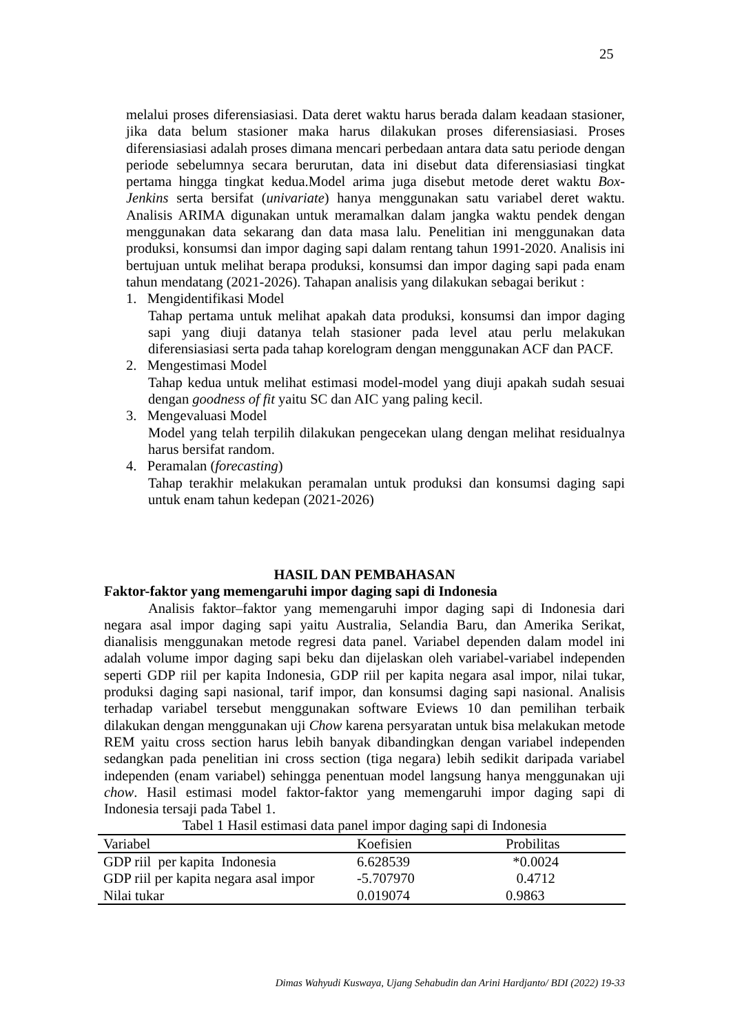25
melalui proses diferensiasiasi. Data deret waktu harus berada dalam keadaan stasioner, jika data belum stasioner maka harus dilakukan proses diferensiasiasi. Proses diferensiasiasi adalah proses dimana mencari perbedaan antara data satu periode dengan periode sebelumnya secara berurutan, data ini disebut data diferensiasiasi tingkat pertama hingga tingkat kedua.Model arima juga disebut metode deret waktu Box-Jenkins serta bersifat (univariate) hanya menggunakan satu variabel deret waktu. Analisis ARIMA digunakan untuk meramalkan dalam jangka waktu pendek dengan menggunakan data sekarang dan data masa lalu. Penelitian ini menggunakan data produksi, konsumsi dan impor daging sapi dalam rentang tahun 1991-2020. Analisis ini bertujuan untuk melihat berapa produksi, konsumsi dan impor daging sapi pada enam tahun mendatang (2021-2026). Tahapan analisis yang dilakukan sebagai berikut :
1. Mengidentifikasi Model
Tahap pertama untuk melihat apakah data produksi, konsumsi dan impor daging sapi yang diuji datanya telah stasioner pada level atau perlu melakukan diferensiasiasi serta pada tahap korelogram dengan menggunakan ACF dan PACF.
2. Mengestimasi Model
Tahap kedua untuk melihat estimasi model-model yang diuji apakah sudah sesuai dengan goodness of fit yaitu SC dan AIC yang paling kecil.
3. Mengevaluasi Model
Model yang telah terpilih dilakukan pengecekan ulang dengan melihat residualnya harus bersifat random.
4. Peramalan (forecasting)
Tahap terakhir melakukan peramalan untuk produksi dan konsumsi daging sapi untuk enam tahun kedepan (2021-2026)
HASIL DAN PEMBAHASAN
Faktor-faktor yang memengaruhi impor daging sapi di Indonesia
Analisis faktor–faktor yang memengaruhi impor daging sapi di Indonesia dari negara asal impor daging sapi yaitu Australia, Selandia Baru, dan Amerika Serikat, dianalisis menggunakan metode regresi data panel. Variabel dependen dalam model ini adalah volume impor daging sapi beku dan dijelaskan oleh variabel-variabel independen seperti GDP riil per kapita Indonesia, GDP riil per kapita negara asal impor, nilai tukar, produksi daging sapi nasional, tarif impor, dan konsumsi daging sapi nasional. Analisis terhadap variabel tersebut menggunakan software Eviews 10 dan pemilihan terbaik dilakukan dengan menggunakan uji Chow karena persyaratan untuk bisa melakukan metode REM yaitu cross section harus lebih banyak dibandingkan dengan variabel independen sedangkan pada penelitian ini cross section (tiga negara) lebih sedikit daripada variabel independen (enam variabel) sehingga penentuan model langsung hanya menggunakan uji chow. Hasil estimasi model faktor-faktor yang memengaruhi impor daging sapi di Indonesia tersaji pada Tabel 1.
Tabel 1 Hasil estimasi data panel impor daging sapi di Indonesia
| Variabel | Koefisien | Probilitas |
| --- | --- | --- |
| GDP riil per kapita Indonesia | 6.628539 | *0.0024 |
| GDP riil per kapita negara asal impor | -5.707970 | 0.4712 |
| Nilai tukar | 0.019074 | 0.9863 |
Dimas Wahyudi Kuswaya, Ujang Sehabudin dan Arini Hardjanto/ BDI (2022) 19-33